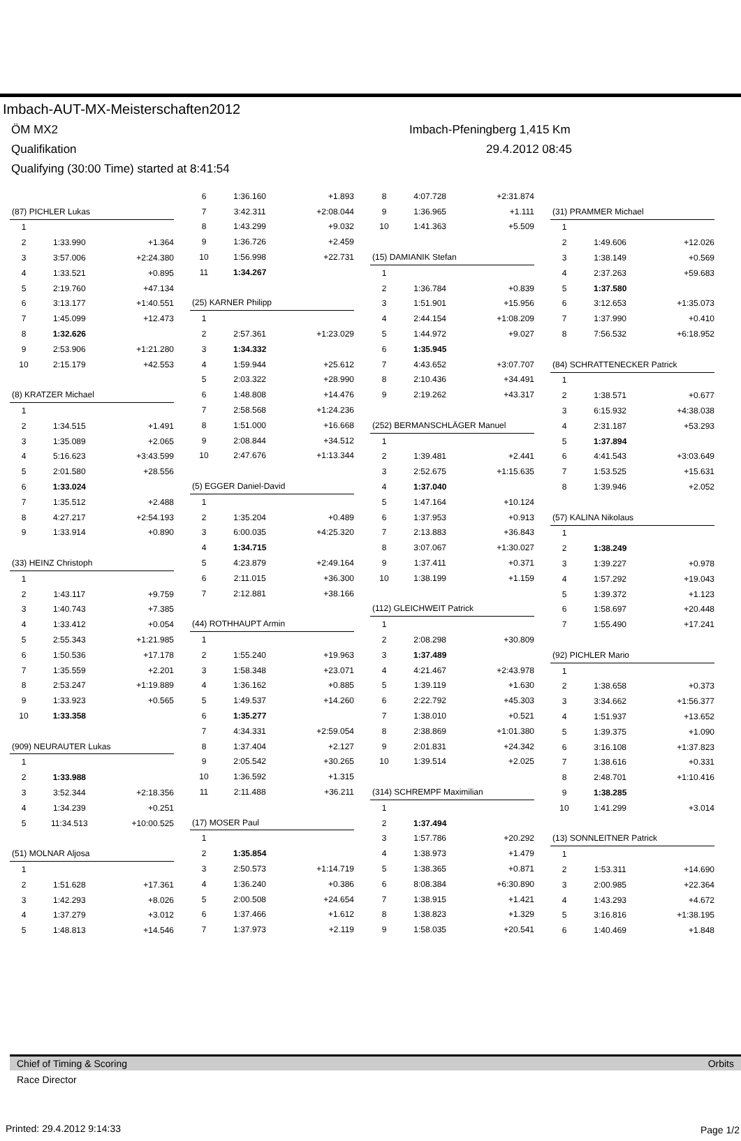Imbach-AUT-MX-Meisterschaften2012
ÖM MX2 Imbach-Pfeningberg 1,415 Km
Qualifikation 29.4.2012 08:45
Qualifying (30:00 Time) started at 8:41:54
| (87) PICHLER Lukas | | |
| 1 | | |
| 2 | 1:33.990 | +1.364 |
| 3 | 3:57.006 | +2:24.380 |
| 4 | 1:33.521 | +0.895 |
| 5 | 2:19.760 | +47.134 |
| 6 | 3:13.177 | +1:40.551 |
| 7 | 1:45.099 | +12.473 |
| 8 | 1:32.626 | |
| 9 | 2:53.906 | +1:21.280 |
| 10 | 2:15.179 | +42.553 |
| (8) KRATZER Michael | | |
| 1 | | |
| 2 | 1:34.515 | +1.491 |
| 3 | 1:35.089 | +2.065 |
| 4 | 5:16.623 | +3:43.599 |
| 5 | 2:01.580 | +28.556 |
| 6 | 1:33.024 | |
| 7 | 1:35.512 | +2.488 |
| 8 | 4:27.217 | +2:54.193 |
| 9 | 1:33.914 | +0.890 |
| (33) HEINZ Christoph | | |
| 1 | | |
| 2 | 1:43.117 | +9.759 |
| 3 | 1:40.743 | +7.385 |
| 4 | 1:33.412 | +0.054 |
| 5 | 2:55.343 | +1:21.985 |
| 6 | 1:50.536 | +17.178 |
| 7 | 1:35.559 | +2.201 |
| 8 | 2:53.247 | +1:19.889 |
| 9 | 1:33.923 | +0.565 |
| 10 | 1:33.358 | |
| (909) NEURAUTER Lukas | | |
| 1 | | |
| 2 | 1:33.988 | |
| 3 | 3:52.344 | +2:18.356 |
| 4 | 1:34.239 | +0.251 |
| 5 | 11:34.513 | +10:00.525 |
| (51) MOLNAR Aljosa | | |
| 1 | | |
| 2 | 1:51.628 | +17.361 |
| 3 | 1:42.293 | +8.026 |
| 4 | 1:37.279 | +3.012 |
| 5 | 1:48.813 | +14.546 |
| 6 | 1:36.160 | +1.893 |
| 7 | 3:42.311 | +2:08.044 |
| 8 | 1:43.299 | +9.032 |
| 9 | 1:36.726 | +2.459 |
| 10 | 1:56.998 | +22.731 |
| 11 | 1:34.267 | |
| (25) KARNER Philipp | | |
| 1 | | |
| 2 | 2:57.361 | +1:23.029 |
| 3 | 1:34.332 | |
| 4 | 1:59.944 | +25.612 |
| 5 | 2:03.322 | +28.990 |
| 6 | 1:48.808 | +14.476 |
| 7 | 2:58.568 | +1:24.236 |
| 8 | 1:51.000 | +16.668 |
| 9 | 2:08.844 | +34.512 |
| 10 | 2:47.676 | +1:13.344 |
| (5) EGGER Daniel-David | | |
| 1 | | |
| 2 | 1:35.204 | +0.489 |
| 3 | 6:00.035 | +4:25.320 |
| 4 | 1:34.715 | |
| 5 | 4:23.879 | +2:49.164 |
| 6 | 2:11.015 | +36.300 |
| 7 | 2:12.881 | +38.166 |
| (44) ROTHHAUPT Armin | | |
| 1 | | |
| 2 | 1:55.240 | +19.963 |
| 3 | 1:58.348 | +23.071 |
| 4 | 1:36.162 | +0.885 |
| 5 | 1:49.537 | +14.260 |
| 6 | 1:35.277 | |
| 7 | 4:34.331 | +2:59.054 |
| 8 | 1:37.404 | +2.127 |
| 9 | 2:05.542 | +30.265 |
| 10 | 1:36.592 | +1.315 |
| 11 | 2:11.488 | +36.211 |
| (17) MOSER Paul | | |
| 1 | | |
| 2 | 1:35.854 | |
| 3 | 2:50.573 | +1:14.719 |
| 4 | 1:36.240 | +0.386 |
| 5 | 2:00.508 | +24.654 |
| 6 | 1:37.466 | +1.612 |
| 7 | 1:37.973 | +2.119 |
| 8 | 4:07.728 | +2:31.874 |
| 9 | 1:36.965 | +1.111 |
| 10 | 1:41.363 | +5.509 |
| (15) DAMIANIK Stefan | | |
| 1 | | |
| 2 | 1:36.784 | +0.839 |
| 3 | 1:51.901 | +15.956 |
| 4 | 2:44.154 | +1:08.209 |
| 5 | 1:44.972 | +9.027 |
| 6 | 1:35.945 | |
| 7 | 4:43.652 | +3:07.707 |
| 8 | 2:10.436 | +34.491 |
| 9 | 2:19.262 | +43.317 |
| (252) BERMANSCHLÄGER Manuel | | |
| 1 | | |
| 2 | 1:39.481 | +2.441 |
| 3 | 2:52.675 | +1:15.635 |
| 4 | 1:37.040 | |
| 5 | 1:47.164 | +10.124 |
| 6 | 1:37.953 | +0.913 |
| 7 | 2:13.883 | +36.843 |
| 8 | 3:07.067 | +1:30.027 |
| 9 | 1:37.411 | +0.371 |
| 10 | 1:38.199 | +1.159 |
| (112) GLEICHWEIT Patrick | | |
| 1 | | |
| 2 | 2:08.298 | +30.809 |
| 3 | 1:37.489 | |
| 4 | 4:21.467 | +2:43.978 |
| 5 | 1:39.119 | +1.630 |
| 6 | 2:22.792 | +45.303 |
| 7 | 1:38.010 | +0.521 |
| 8 | 2:38.869 | +1:01.380 |
| 9 | 2:01.831 | +24.342 |
| 10 | 1:39.514 | +2.025 |
| (314) SCHREMPF Maximilian | | |
| 1 | | |
| 2 | 1:37.494 | |
| 3 | 1:57.786 | +20.292 |
| 4 | 1:38.973 | +1.479 |
| 5 | 1:38.365 | +0.871 |
| 6 | 8:08.384 | +6:30.890 |
| 7 | 1:38.915 | +1.421 |
| 8 | 1:38.823 | +1.329 |
| 9 | 1:58.035 | +20.541 |
| (31) PRAMMER Michael | | |
| 1 | | |
| 2 | 1:49.606 | +12.026 |
| 3 | 1:38.149 | +0.569 |
| 4 | 2:37.263 | +59.683 |
| 5 | 1:37.580 | |
| 6 | 3:12.653 | +1:35.073 |
| 7 | 1:37.990 | +0.410 |
| 8 | 7:56.532 | +6:18.952 |
| (84) SCHRATTENECKER Patrick | | |
| 1 | | |
| 2 | 1:38.571 | +0.677 |
| 3 | 6:15.932 | +4:38.038 |
| 4 | 2:31.187 | +53.293 |
| 5 | 1:37.894 | |
| 6 | 4:41.543 | +3:03.649 |
| 7 | 1:53.525 | +15.631 |
| 8 | 1:39.946 | +2.052 |
| (57) KALINA Nikolaus | | |
| 1 | | |
| 2 | 1:38.249 | |
| 3 | 1:39.227 | +0.978 |
| 4 | 1:57.292 | +19.043 |
| 5 | 1:39.372 | +1.123 |
| 6 | 1:58.697 | +20.448 |
| 7 | 1:55.490 | +17.241 |
| (92) PICHLER Mario | | |
| 1 | | |
| 2 | 1:38.658 | +0.373 |
| 3 | 3:34.662 | +1:56.377 |
| 4 | 1:51.937 | +13.652 |
| 5 | 1:39.375 | +1.090 |
| 6 | 3:16.108 | +1:37.823 |
| 7 | 1:38.616 | +0.331 |
| 8 | 2:48.701 | +1:10.416 |
| 9 | 1:38.285 | |
| 10 | 1:41.299 | +3.014 |
| (13) SONNLEITNER Patrick | | |
| 1 | | |
| 2 | 1:53.311 | +14.690 |
| 3 | 2:00.985 | +22.364 |
| 4 | 1:43.293 | +4.672 |
| 5 | 3:16.816 | +1:38.195 |
| 6 | 1:40.469 | +1.848 |
Chief of Timing & Scoring Orbits
Race Director
Printed: 29.4.2012 9:14:33 Page 1/2